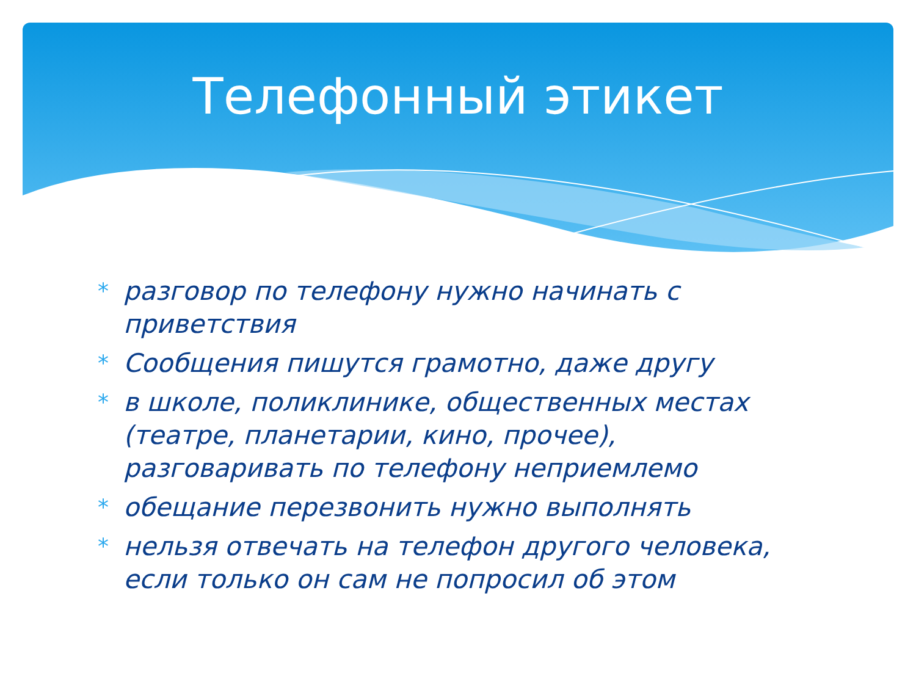Телефонный этикет
* разговор по телефону нужно начинать с приветствия
* Сообщения пишутся грамотно, даже другу
* в школе, поликлинике, общественных местах (театре, планетарии, кино, прочее), разговаривать по телефону неприемлемо
* обещание перезвонить нужно выполнять
* нельзя отвечать на телефон другого человека, если только он сам не попросил об этом